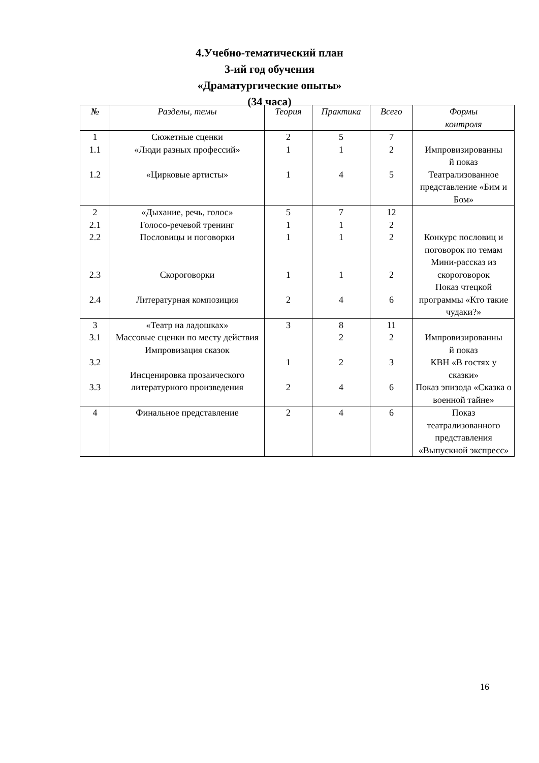4.Учебно-тематический план
3-ий год обучения
«Драматургические опыты»
(34 часа)
| № | Разделы, темы | Теория | Практика | Всего | Формы контроля |
| --- | --- | --- | --- | --- | --- |
| 1 1.1 1.2 | Сюжетные сценки «Люди разных профессий» «Цирковые артисты» | 2 1 1 | 5 1 4 | 7 2 5 | Импровизированны й показ Театрализованное представление «Бим и Бом» |
| 2 2.1 2.2 2.3 2.4 | «Дыхание, речь, голос» Голосо-речевой тренинг Пословицы и поговорки Скороговорки Литературная композиция | 5 1 1 1 2 | 7 1 1 1 4 | 12 2 2 2 6 | Конкурс пословиц и поговорок по темам Мини-рассказ из скороговорок Показ чтецкой программы «Кто такие чудаки?» |
| 3 3.1 3.2 3.3 | «Театр на ладошках» Массовые сценки по месту действия Импровизация сказок Инсценировка прозаического литературного произведения | 3 1 2 | 8 2 2 4 | 11 2 3 6 | Импровизированны й показ КВН «В гостях у сказки» Показ эпизода «Сказка о военной тайне» |
| 4 | Финальное представление | 2 | 4 | 6 | Показ театрализованного представления «Выпускной экспресс» |
16